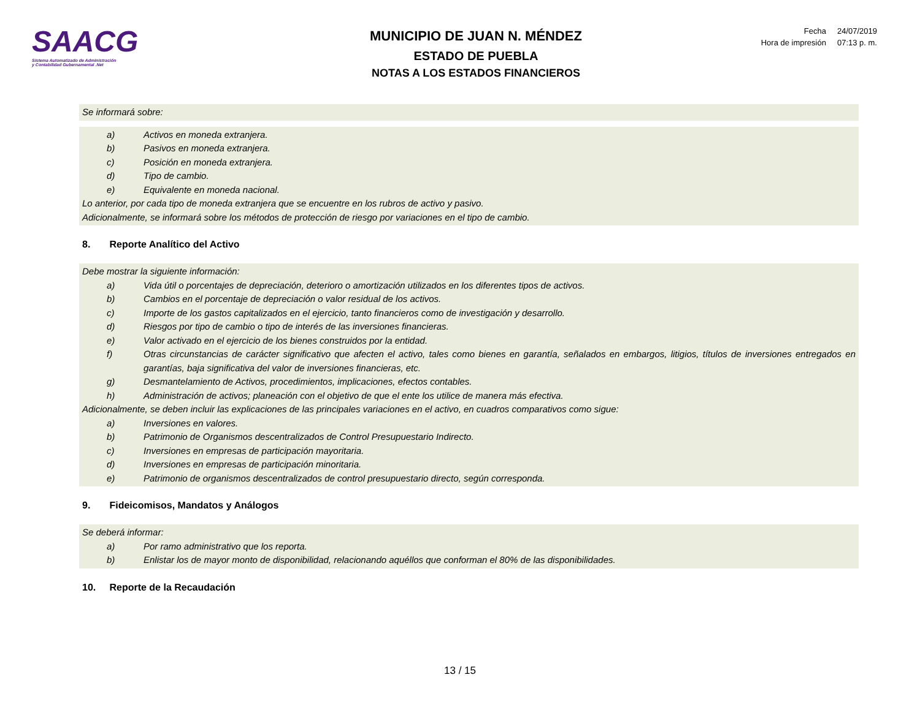SAACG
Sistema Automatizado de Administración
y Contabilidad Gubernamental .Net
MUNICIPIO DE JUAN N. MÉNDEZ
ESTADO DE PUEBLA
NOTAS A LOS ESTADOS FINANCIEROS
| Fecha | 24/07/2019 |
| Hora de impresión | 07:13 p. m. |
Se informará sobre:
a) Activos en moneda extranjera.
b) Pasivos en moneda extranjera.
c) Posición en moneda extranjera.
d) Tipo de cambio.
e) Equivalente en moneda nacional.
Lo anterior, por cada tipo de moneda extranjera que se encuentre en los rubros de activo y pasivo.
Adicionalmente, se informará sobre los métodos de protección de riesgo por variaciones en el tipo de cambio.
8. Reporte Analítico del Activo
Debe mostrar la siguiente información:
a) Vida útil o porcentajes de depreciación, deterioro o amortización utilizados en los diferentes tipos de activos.
b) Cambios en el porcentaje de depreciación o valor residual de los activos.
c) Importe de los gastos capitalizados en el ejercicio, tanto financieros como de investigación y desarrollo.
d) Riesgos por tipo de cambio o tipo de interés de las inversiones financieras.
e) Valor activado en el ejercicio de los bienes construidos por la entidad.
f) Otras circunstancias de carácter significativo que afecten el activo, tales como bienes en garantía, señalados en embargos, litigios, títulos de inversiones entregados en garantías, baja significativa del valor de inversiones financieras, etc.
g) Desmantelamiento de Activos, procedimientos, implicaciones, efectos contables.
h) Administración de activos; planeación con el objetivo de que el ente los utilice de manera más efectiva.
Adicionalmente, se deben incluir las explicaciones de las principales variaciones en el activo, en cuadros comparativos como sigue:
a) Inversiones en valores.
b) Patrimonio de Organismos descentralizados de Control Presupuestario Indirecto.
c) Inversiones en empresas de participación mayoritaria.
d) Inversiones en empresas de participación minoritaria.
e) Patrimonio de organismos descentralizados de control presupuestario directo, según corresponda.
9. Fideicomisos, Mandatos y Análogos
Se deberá informar:
a) Por ramo administrativo que los reporta.
b) Enlistar los de mayor monto de disponibilidad, relacionando aquéllos que conforman el 80% de las disponibilidades.
10. Reporte de la Recaudación
13 / 15